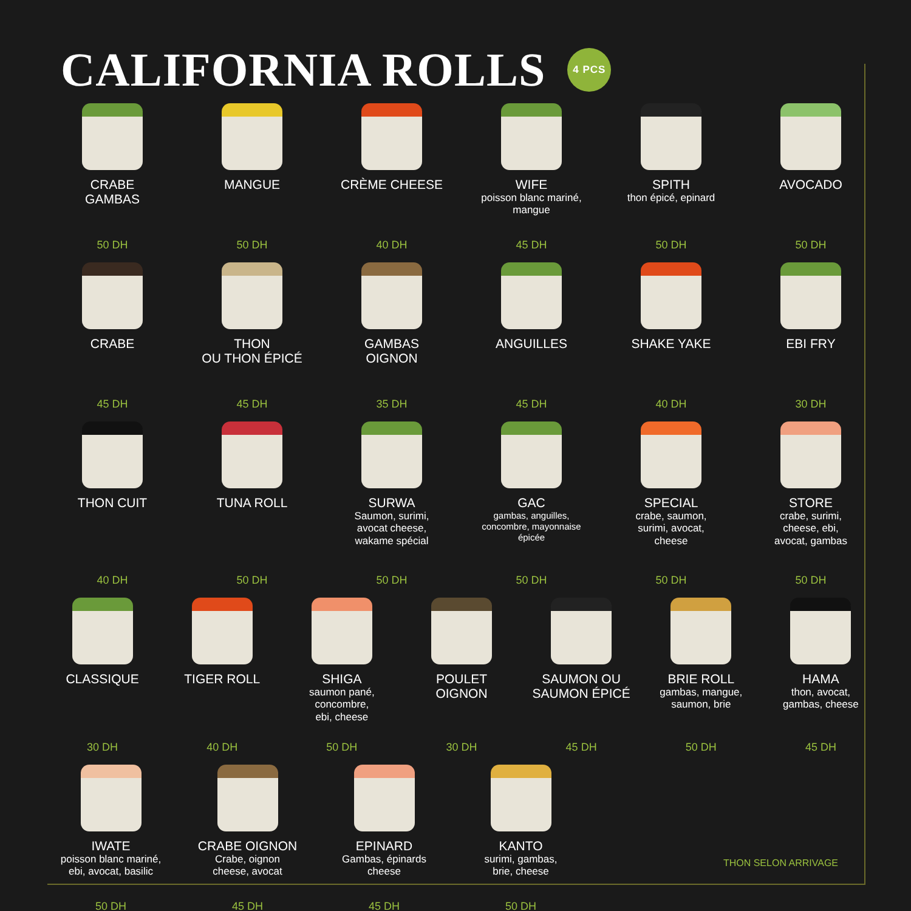CALIFORNIA ROLLS 4 PCS
CRABE
GAMBAS
50 DH
MANGUE
50 DH
CRÈME CHEESE
40 DH
WIFE
poisson blanc mariné,
mangue
45 DH
SPITH
thon épicé, epinard
50 DH
AVOCADO
50 DH
CRABE
45 DH
THON
OU THON ÉPICÉ
45 DH
GAMBAS
OIGNON
35 DH
ANGUILLES
45 DH
SHAKE YAKE
40 DH
EBI FRY
30 DH
THON CUIT
40 DH
TUNA ROLL
50 DH
SURWA
Saumon, surimi,
avocat cheese,
wakame spécial
50 DH
GAC
gambas, anguilles,
concombre, mayonnaise
épicée
50 DH
SPECIAL
crabe, saumon,
surimi, avocat,
cheese
50 DH
STORE
crabe, surimi,
cheese, ebi,
avocat, gambas
50 DH
CLASSIQUE
30 DH
TIGER ROLL
40 DH
SHIGA
saumon pané, concombre,
ebi, cheese
50 DH
POULET
OIGNON
30 DH
SAUMON OU
SAUMON ÉPICÉ
45 DH
BRIE ROLL
gambas, mangue,
saumon, brie
50 DH
HAMA
thon, avocat,
gambas, cheese
45 DH
IWATE
poisson blanc mariné,
ebi, avocat, basilic
50 DH
CRABE OIGNON
Crabe, oignon
cheese, avocat
45 DH
EPINARD
Gambas, épinards
cheese
45 DH
KANTO
surimi, gambas,
brie, cheese
50 DH
THON SELON ARRIVAGE